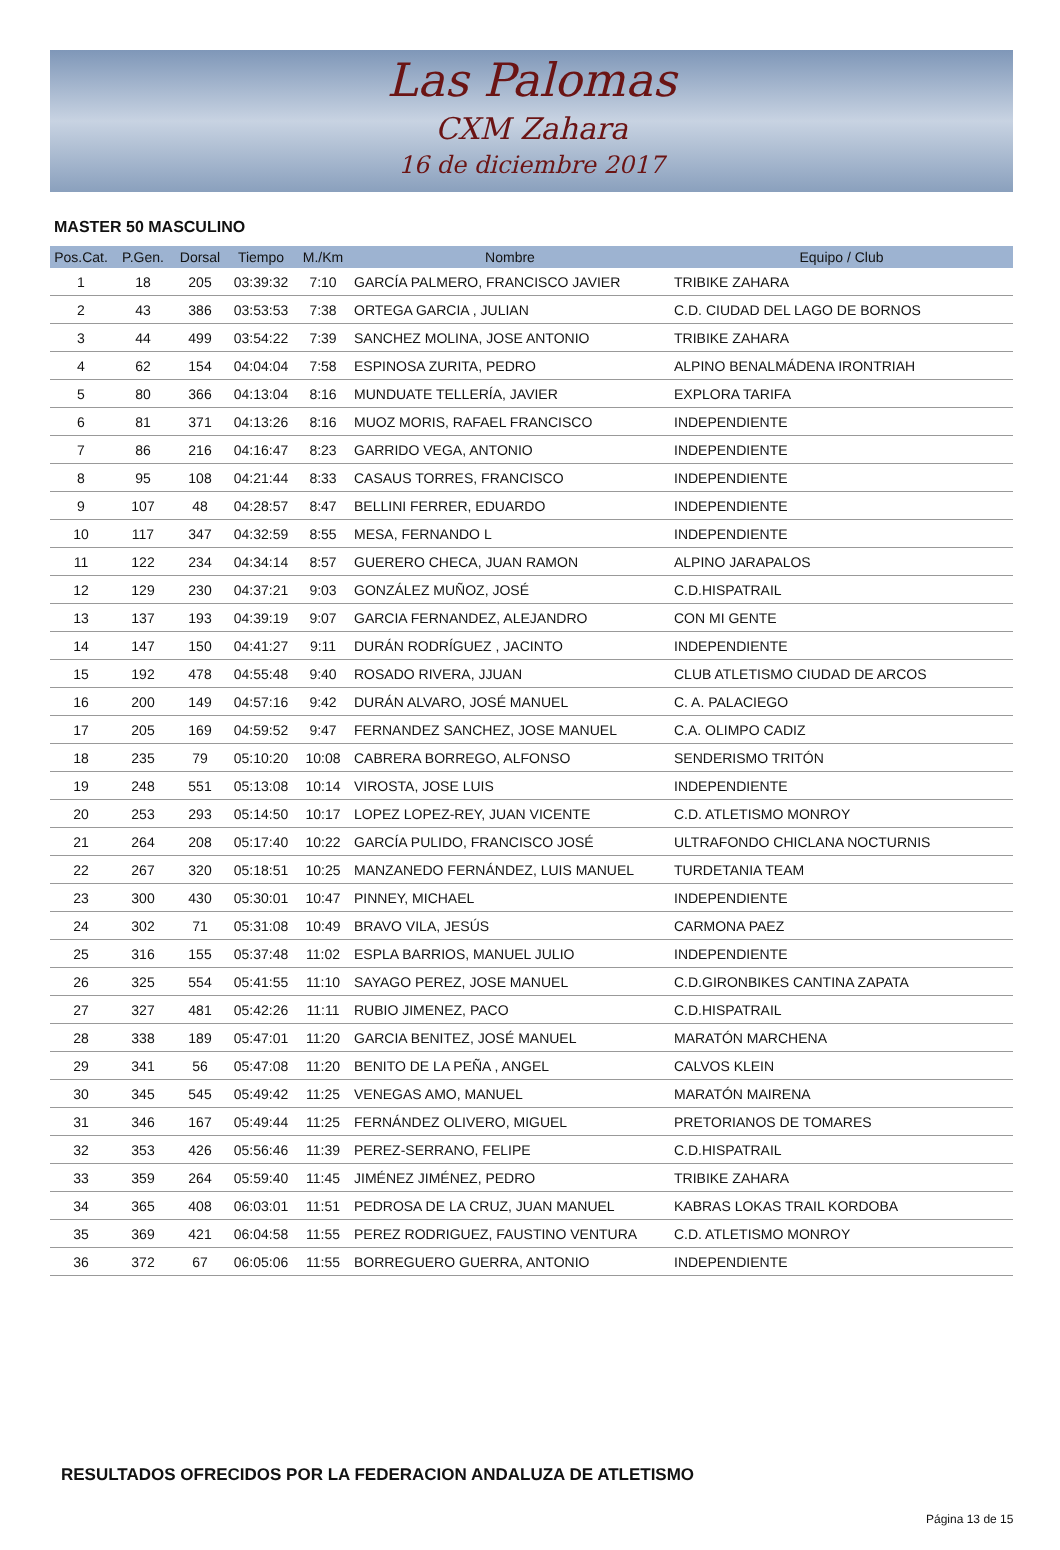Las Palomas
CXM Zahara
16 de diciembre 2017
MASTER 50 MASCULINO
| Pos.Cat. | P.Gen. | Dorsal | Tiempo | M./Km | Nombre | Equipo / Club |
| --- | --- | --- | --- | --- | --- | --- |
| 1 | 18 | 205 | 03:39:32 | 7:10 | GARCÍA PALMERO, FRANCISCO JAVIER | TRIBIKE ZAHARA |
| 2 | 43 | 386 | 03:53:53 | 7:38 | ORTEGA GARCIA , JULIAN | C.D. CIUDAD DEL LAGO DE BORNOS |
| 3 | 44 | 499 | 03:54:22 | 7:39 | SANCHEZ MOLINA, JOSE ANTONIO | TRIBIKE ZAHARA |
| 4 | 62 | 154 | 04:04:04 | 7:58 | ESPINOSA ZURITA, PEDRO | ALPINO BENALMÁDENA IRONTRIAH |
| 5 | 80 | 366 | 04:13:04 | 8:16 | MUNDUATE TELLERÍA, JAVIER | EXPLORA TARIFA |
| 6 | 81 | 371 | 04:13:26 | 8:16 | MUOZ MORIS, RAFAEL FRANCISCO | INDEPENDIENTE |
| 7 | 86 | 216 | 04:16:47 | 8:23 | GARRIDO VEGA, ANTONIO | INDEPENDIENTE |
| 8 | 95 | 108 | 04:21:44 | 8:33 | CASAUS TORRES, FRANCISCO | INDEPENDIENTE |
| 9 | 107 | 48 | 04:28:57 | 8:47 | BELLINI FERRER, EDUARDO | INDEPENDIENTE |
| 10 | 117 | 347 | 04:32:59 | 8:55 | MESA, FERNANDO L | INDEPENDIENTE |
| 11 | 122 | 234 | 04:34:14 | 8:57 | GUERERO CHECA, JUAN RAMON | ALPINO JARAPALOS |
| 12 | 129 | 230 | 04:37:21 | 9:03 | GONZÁLEZ MUÑOZ, JOSÉ | C.D.HISPATRAIL |
| 13 | 137 | 193 | 04:39:19 | 9:07 | GARCIA FERNANDEZ, ALEJANDRO | CON MI GENTE |
| 14 | 147 | 150 | 04:41:27 | 9:11 | DURÁN RODRÍGUEZ , JACINTO | INDEPENDIENTE |
| 15 | 192 | 478 | 04:55:48 | 9:40 | ROSADO RIVERA, JJUAN | CLUB ATLETISMO CIUDAD DE ARCOS |
| 16 | 200 | 149 | 04:57:16 | 9:42 | DURÁN ALVARO, JOSÉ MANUEL | C. A. PALACIEGO |
| 17 | 205 | 169 | 04:59:52 | 9:47 | FERNANDEZ SANCHEZ, JOSE MANUEL | C.A. OLIMPO CADIZ |
| 18 | 235 | 79 | 05:10:20 | 10:08 | CABRERA BORREGO, ALFONSO | SENDERISMO TRITÓN |
| 19 | 248 | 551 | 05:13:08 | 10:14 | VIROSTA, JOSE LUIS | INDEPENDIENTE |
| 20 | 253 | 293 | 05:14:50 | 10:17 | LOPEZ LOPEZ-REY, JUAN VICENTE | C.D. ATLETISMO MONROY |
| 21 | 264 | 208 | 05:17:40 | 10:22 | GARCÍA PULIDO, FRANCISCO JOSÉ | ULTRAFONDO CHICLANA NOCTURNIS |
| 22 | 267 | 320 | 05:18:51 | 10:25 | MANZANEDO FERNÁNDEZ, LUIS MANUEL | TURDETANIA TEAM |
| 23 | 300 | 430 | 05:30:01 | 10:47 | PINNEY, MICHAEL | INDEPENDIENTE |
| 24 | 302 | 71 | 05:31:08 | 10:49 | BRAVO VILA, JESÚS | CARMONA PAEZ |
| 25 | 316 | 155 | 05:37:48 | 11:02 | ESPLA BARRIOS, MANUEL JULIO | INDEPENDIENTE |
| 26 | 325 | 554 | 05:41:55 | 11:10 | SAYAGO PEREZ, JOSE MANUEL | C.D.GIRONBIKES CANTINA ZAPATA |
| 27 | 327 | 481 | 05:42:26 | 11:11 | RUBIO JIMENEZ, PACO | C.D.HISPATRAIL |
| 28 | 338 | 189 | 05:47:01 | 11:20 | GARCIA BENITEZ, JOSÉ MANUEL | MARATÓN MARCHENA |
| 29 | 341 | 56 | 05:47:08 | 11:20 | BENITO DE LA PEÑA , ANGEL | CALVOS KLEIN |
| 30 | 345 | 545 | 05:49:42 | 11:25 | VENEGAS AMO, MANUEL | MARATÓN MAIRENA |
| 31 | 346 | 167 | 05:49:44 | 11:25 | FERNÁNDEZ OLIVERO, MIGUEL | PRETORIANOS DE TOMARES |
| 32 | 353 | 426 | 05:56:46 | 11:39 | PEREZ-SERRANO, FELIPE | C.D.HISPATRAIL |
| 33 | 359 | 264 | 05:59:40 | 11:45 | JIMÉNEZ JIMÉNEZ, PEDRO | TRIBIKE ZAHARA |
| 34 | 365 | 408 | 06:03:01 | 11:51 | PEDROSA DE LA CRUZ, JUAN MANUEL | KABRAS LOKAS TRAIL KORDOBA |
| 35 | 369 | 421 | 06:04:58 | 11:55 | PEREZ RODRIGUEZ, FAUSTINO VENTURA | C.D. ATLETISMO MONROY |
| 36 | 372 | 67 | 06:05:06 | 11:55 | BORREGUERO GUERRA, ANTONIO | INDEPENDIENTE |
RESULTADOS OFRECIDOS POR LA FEDERACION ANDALUZA DE ATLETISMO
Página 13 de 15